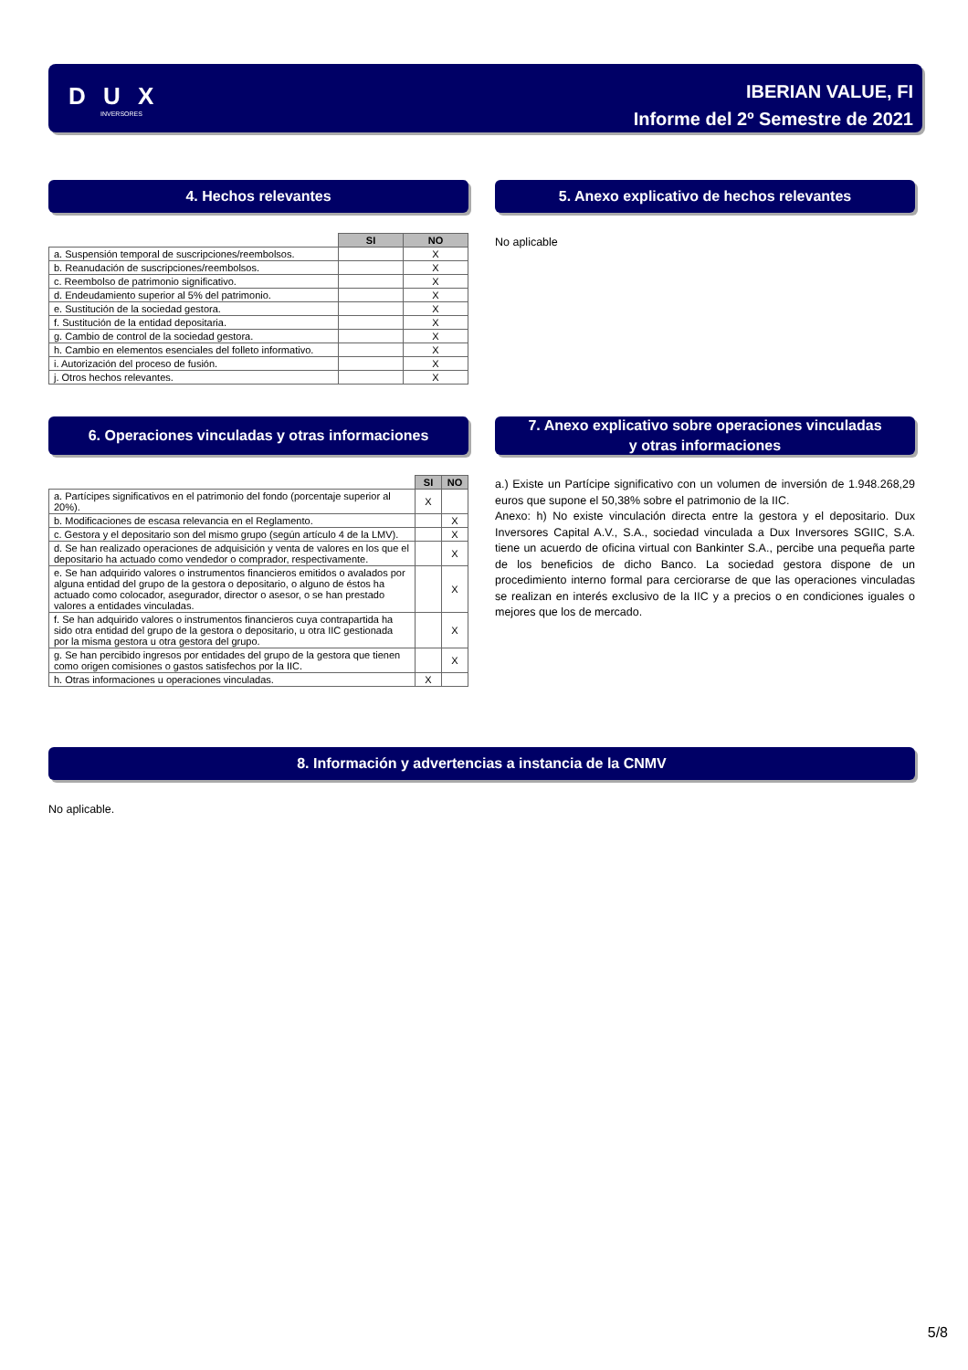D U X
INVERSORES
IBERIAN VALUE, FI
Informe del 2º Semestre de 2021
4. Hechos relevantes
| | SI | NO |
| --- | --- | --- |
| a. Suspensión temporal de suscripciones/reembolsos. | | X |
| b. Reanudación de suscripciones/reembolsos. | | X |
| c. Reembolso de patrimonio significativo. | | X |
| d. Endeudamiento superior al 5% del patrimonio. | | X |
| e. Sustitución de la sociedad gestora. | | X |
| f. Sustitución de la entidad depositaria. | | X |
| g. Cambio de control de la sociedad gestora. | | X |
| h. Cambio en elementos esenciales del folleto informativo. | | X |
| i. Autorización del proceso de fusión. | | X |
| j. Otros hechos relevantes. | | X |
5. Anexo explicativo de hechos relevantes
No aplicable
6. Operaciones vinculadas y otras informaciones
| | SI | NO |
| --- | --- | --- |
| a. Partícipes significativos en el patrimonio del fondo (porcentaje superior al 20%). | X | |
| b. Modificaciones de escasa relevancia en el Reglamento. | | X |
| c. Gestora y el depositario son del mismo grupo (según artículo 4 de la LMV). | | X |
| d. Se han realizado operaciones de adquisición y venta de valores en los que el depositario ha actuado como vendedor o comprador, respectivamente. | | X |
| e. Se han adquirido valores o instrumentos financieros emitidos o avalados por alguna entidad del grupo de la gestora o depositario, o alguno de éstos ha actuado como colocador, asegurador, director o asesor, o se han prestado valores a entidades vinculadas. | | X |
| f. Se han adquirido valores o instrumentos financieros cuya contrapartida ha sido otra entidad del grupo de la gestora o depositario, u otra IIC gestionada por la misma gestora u otra gestora del grupo. | | X |
| g. Se han percibido ingresos por entidades del grupo de la gestora que tienen como origen comisiones o gastos satisfechos por la IIC. | | X |
| h. Otras informaciones u operaciones vinculadas. | X | |
7. Anexo explicativo sobre operaciones vinculadas
y otras informaciones
a.) Existe un Partícipe significativo con un volumen de inversión de 1.948.268,29 euros que supone el 50,38% sobre el patrimonio de la IIC.
Anexo: h) No existe vinculación directa entre la gestora y el depositario. Dux Inversores Capital A.V., S.A., sociedad vinculada a Dux Inversores SGIIC, S.A. tiene un acuerdo de oficina virtual con Bankinter S.A., percibe una pequeña parte de los beneficios de dicho Banco. La sociedad gestora dispone de un procedimiento interno formal para cerciorarse de que las operaciones vinculadas se realizan en interés exclusivo de la IIC y a precios o en condiciones iguales o mejores que los de mercado.
8. Información y advertencias a instancia de la CNMV
No aplicable.
5/8